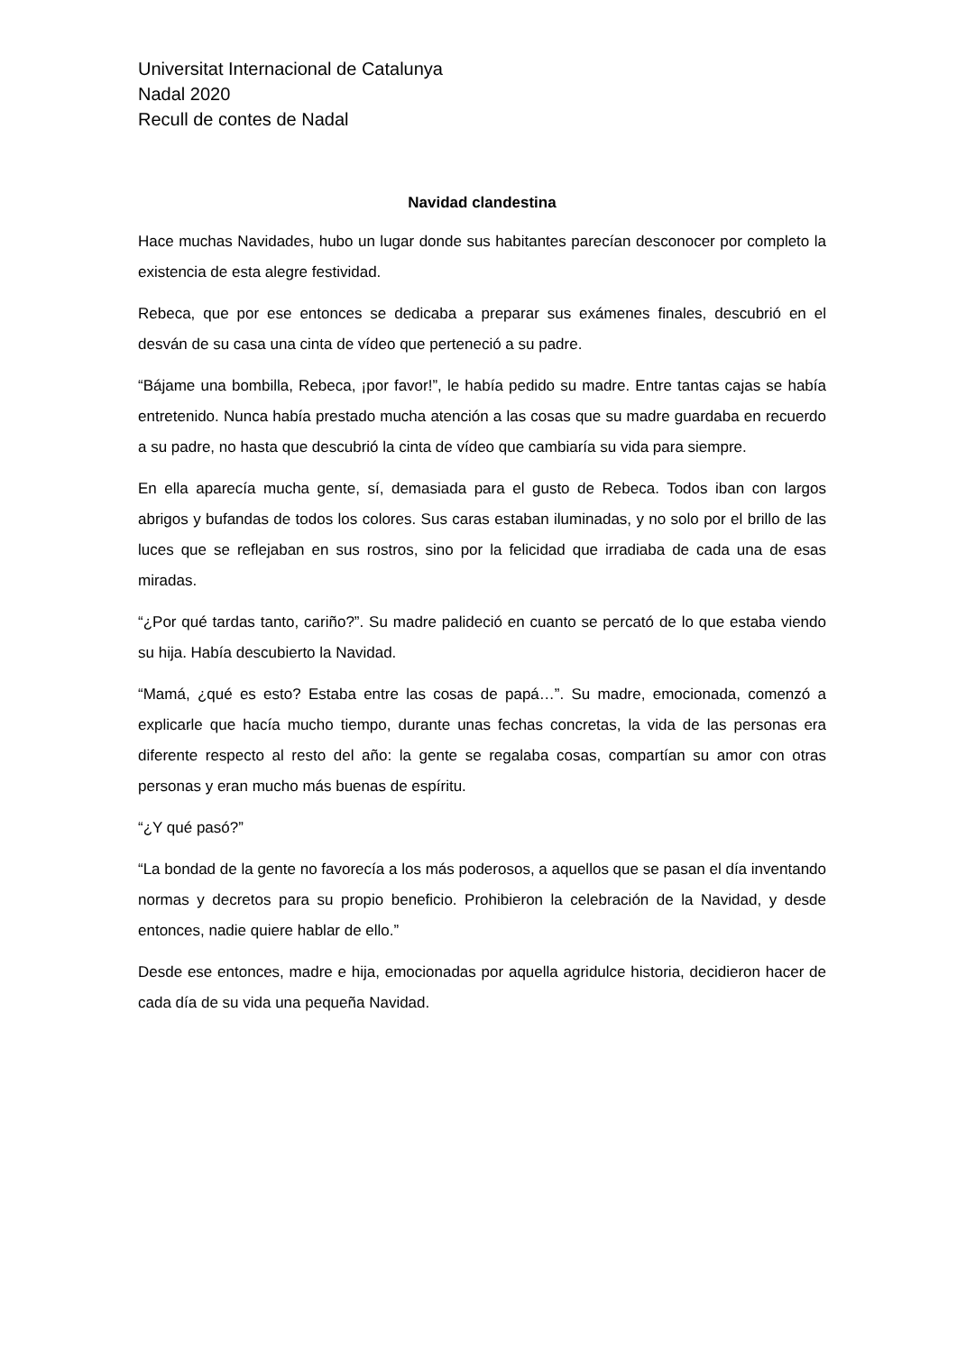Universitat Internacional de Catalunya
Nadal 2020
Recull de contes de Nadal
Navidad clandestina
Hace muchas Navidades, hubo un lugar donde sus habitantes parecían desconocer por completo la existencia de esta alegre festividad.
Rebeca, que por ese entonces se dedicaba a preparar sus exámenes finales, descubrió en el desván de su casa una cinta de vídeo que perteneció a su padre.
“Bájame una bombilla, Rebeca, ¡por favor!”, le había pedido su madre. Entre tantas cajas se había entretenido. Nunca había prestado mucha atención a las cosas que su madre guardaba en recuerdo a su padre, no hasta que descubrió la cinta de vídeo que cambiaría su vida para siempre.
En ella aparecía mucha gente, sí, demasiada para el gusto de Rebeca. Todos iban con largos abrigos y bufandas de todos los colores. Sus caras estaban iluminadas, y no solo por el brillo de las luces que se reflejaban en sus rostros, sino por la felicidad que irradiaba de cada una de esas miradas.
“¿Por qué tardas tanto, cariño?”. Su madre palideció en cuanto se percató de lo que estaba viendo su hija. Había descubierto la Navidad.
“Mamá, ¿qué es esto? Estaba entre las cosas de papá…”. Su madre, emocionada, comenzó a explicarle que hacía mucho tiempo, durante unas fechas concretas, la vida de las personas era diferente respecto al resto del año: la gente se regalaba cosas, compartían su amor con otras personas y eran mucho más buenas de espíritu.
“¿Y qué pasó?”
“La bondad de la gente no favorecía a los más poderosos, a aquellos que se pasan el día inventando normas y decretos para su propio beneficio. Prohibieron la celebración de la Navidad, y desde entonces, nadie quiere hablar de ello.”
Desde ese entonces, madre e hija, emocionadas por aquella agridulce historia, decidieron hacer de cada día de su vida una pequeña Navidad.